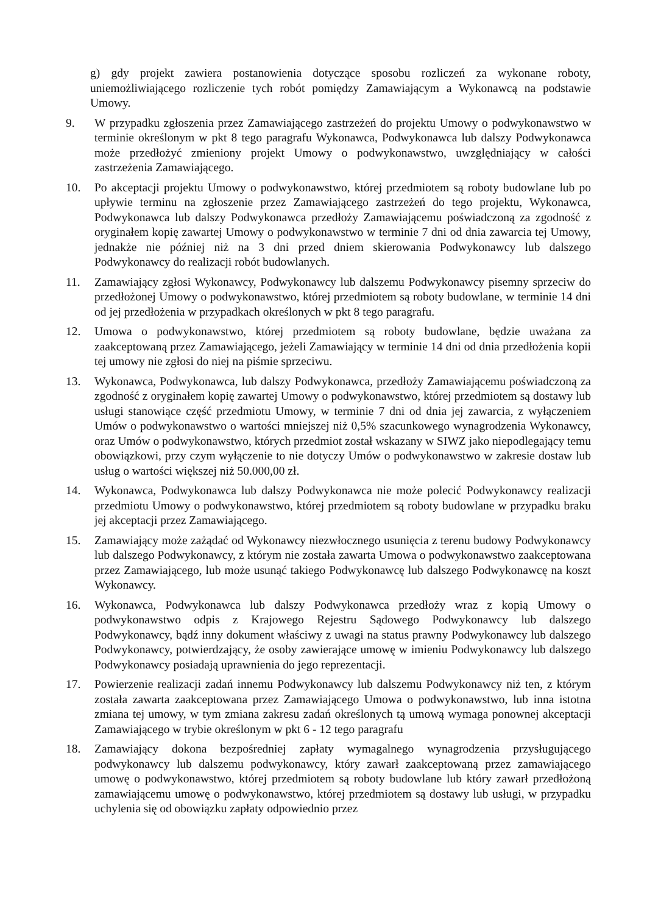g) gdy projekt zawiera postanowienia dotyczące sposobu rozliczeń za wykonane roboty, uniemożliwiającego rozliczenie tych robót pomiędzy Zamawiającym a Wykonawcą na podstawie Umowy.
9. W przypadku zgłoszenia przez Zamawiającego zastrzeżeń do projektu Umowy o podwykonawstwo w terminie określonym w pkt 8 tego paragrafu Wykonawca, Podwykonawca lub dalszy Podwykonawca może przedłożyć zmieniony projekt Umowy o podwykonawstwo, uwzględniający w całości zastrzeżenia Zamawiającego.
10. Po akceptacji projektu Umowy o podwykonawstwo, której przedmiotem są roboty budowlane lub po upływie terminu na zgłoszenie przez Zamawiającego zastrzeżeń do tego projektu, Wykonawca, Podwykonawca lub dalszy Podwykonawca przedłoży Zamawiającemu poświadczoną za zgodność z oryginałem kopię zawartej Umowy o podwykonawstwo w terminie 7 dni od dnia zawarcia tej Umowy, jednakże nie później niż na 3 dni przed dniem skierowania Podwykonawcy lub dalszego Podwykonawcy do realizacji robót budowlanych.
11. Zamawiający zgłosi Wykonawcy, Podwykonawcy lub dalszemu Podwykonawcy pisemny sprzeciw do przedłożonej Umowy o podwykonawstwo, której przedmiotem są roboty budowlane, w terminie 14 dni od jej przedłożenia w przypadkach określonych w pkt 8 tego paragrafu.
12. Umowa o podwykonawstwo, której przedmiotem są roboty budowlane, będzie uważana za zaakceptowaną przez Zamawiającego, jeżeli Zamawiający w terminie 14 dni od dnia przedłożenia kopii tej umowy nie zgłosi do niej na piśmie sprzeciwu.
13. Wykonawca, Podwykonawca, lub dalszy Podwykonawca, przedłoży Zamawiającemu poświadczoną za zgodność z oryginałem kopię zawartej Umowy o podwykonawstwo, której przedmiotem są dostawy lub usługi stanowiące część przedmiotu Umowy, w terminie 7 dni od dnia jej zawarcia, z wyłączeniem Umów o podwykonawstwo o wartości mniejszej niż 0,5% szacunkowego wynagrodzenia Wykonawcy, oraz Umów o podwykonawstwo, których przedmiot został wskazany w SIWZ jako niepodlegający temu obowiązkowi, przy czym wyłączenie to nie dotyczy Umów o podwykonawstwo w zakresie dostaw lub usług o wartości większej niż 50.000,00 zł.
14. Wykonawca, Podwykonawca lub dalszy Podwykonawca nie może polecić Podwykonawcy realizacji przedmiotu Umowy o podwykonawstwo, której przedmiotem są roboty budowlane w przypadku braku jej akceptacji przez Zamawiającego.
15. Zamawiający może zażądać od Wykonawcy niezwłocznego usunięcia z terenu budowy Podwykonawcy lub dalszego Podwykonawcy, z którym nie została zawarta Umowa o podwykonawstwo zaakceptowana przez Zamawiającego, lub może usunąć takiego Podwykonawcę lub dalszego Podwykonawcę na koszt Wykonawcy.
16. Wykonawca, Podwykonawca lub dalszy Podwykonawca przedłoży wraz z kopią Umowy o podwykonawstwo odpis z Krajowego Rejestru Sądowego Podwykonawcy lub dalszego Podwykonawcy, bądź inny dokument właściwy z uwagi na status prawny Podwykonawcy lub dalszego Podwykonawcy, potwierdzający, że osoby zawierające umowę w imieniu Podwykonawcy lub dalszego Podwykonawcy posiadają uprawnienia do jego reprezentacji.
17. Powierzenie realizacji zadań innemu Podwykonawcy lub dalszemu Podwykonawcy niż ten, z którym została zawarta zaakceptowana przez Zamawiającego Umowa o podwykonawstwo, lub inna istotna zmiana tej umowy, w tym zmiana zakresu zadań określonych tą umową wymaga ponownej akceptacji Zamawiającego w trybie określonym w pkt 6 - 12 tego paragrafu
18. Zamawiający dokona bezpośredniej zapłaty wymagalnego wynagrodzenia przysługującego podwykonawcy lub dalszemu podwykonawcy, który zawarł zaakceptowaną przez zamawiającego umowę o podwykonawstwo, której przedmiotem są roboty budowlane lub który zawarł przedłożoną zamawiającemu umowę o podwykonawstwo, której przedmiotem są dostawy lub usługi, w przypadku uchylenia się od obowiązku zapłaty odpowiednio przez